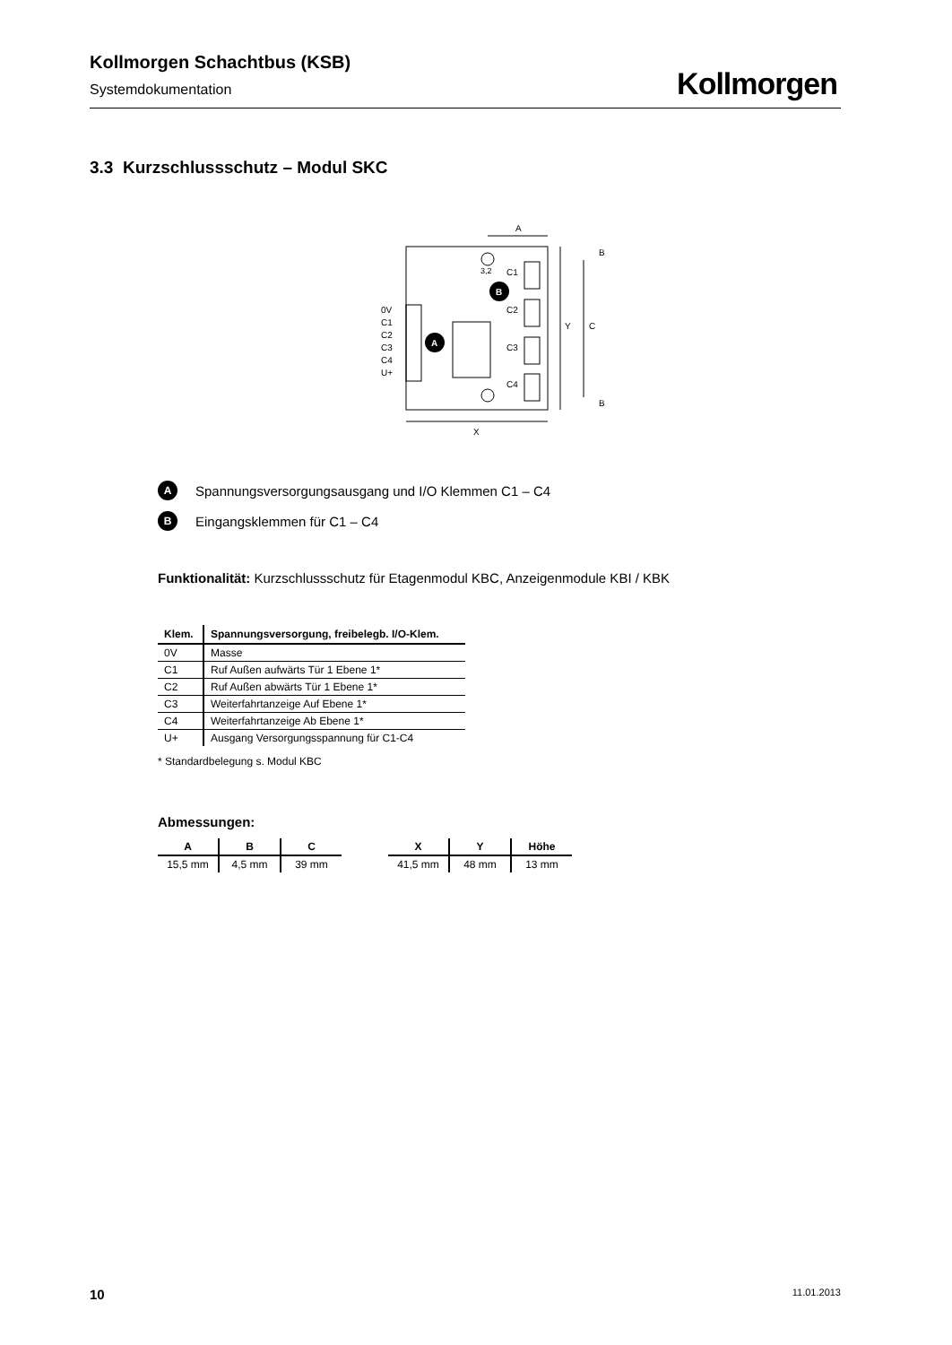Kollmorgen Schachtbus (KSB)
Systemdokumentation
Kollmorgen
3.3 Kurzschlussschutz – Modul SKC
A
B
0V
C1
C2
C3
C4
U+
C1
C2
C3
C4
3,2
A
X
Y
C
B
B
A Spannungsversorgungsausgang und I/O Klemmen C1 – C4
B Eingangsklemmen für C1 – C4
Funktionalität: Kurzschlussschutz für Etagenmodul KBC, Anzeigenmodule KBI / KBK
| Klem. | Spannungsversorgung, freibelegb. I/O-Klem. |
| --- | --- |
| 0V | Masse |
| C1 | Ruf Außen aufwärts Tür 1 Ebene 1* |
| C2 | Ruf Außen abwärts Tür 1 Ebene 1* |
| C3 | Weiterfahrtanzeige Auf Ebene 1* |
| C4 | Weiterfahrtanzeige Ab Ebene 1* |
| U+ | Ausgang Versorgungsspannung für C1-C4 |
* Standardbelegung s. Modul KBC
Abmessungen:
| A | B | C |
| --- | --- | --- |
| 15,5 mm | 4,5 mm | 39 mm |
| X | Y | Höhe |
| --- | --- | --- |
| 41,5 mm | 48 mm | 13 mm |
10 11.01.2013